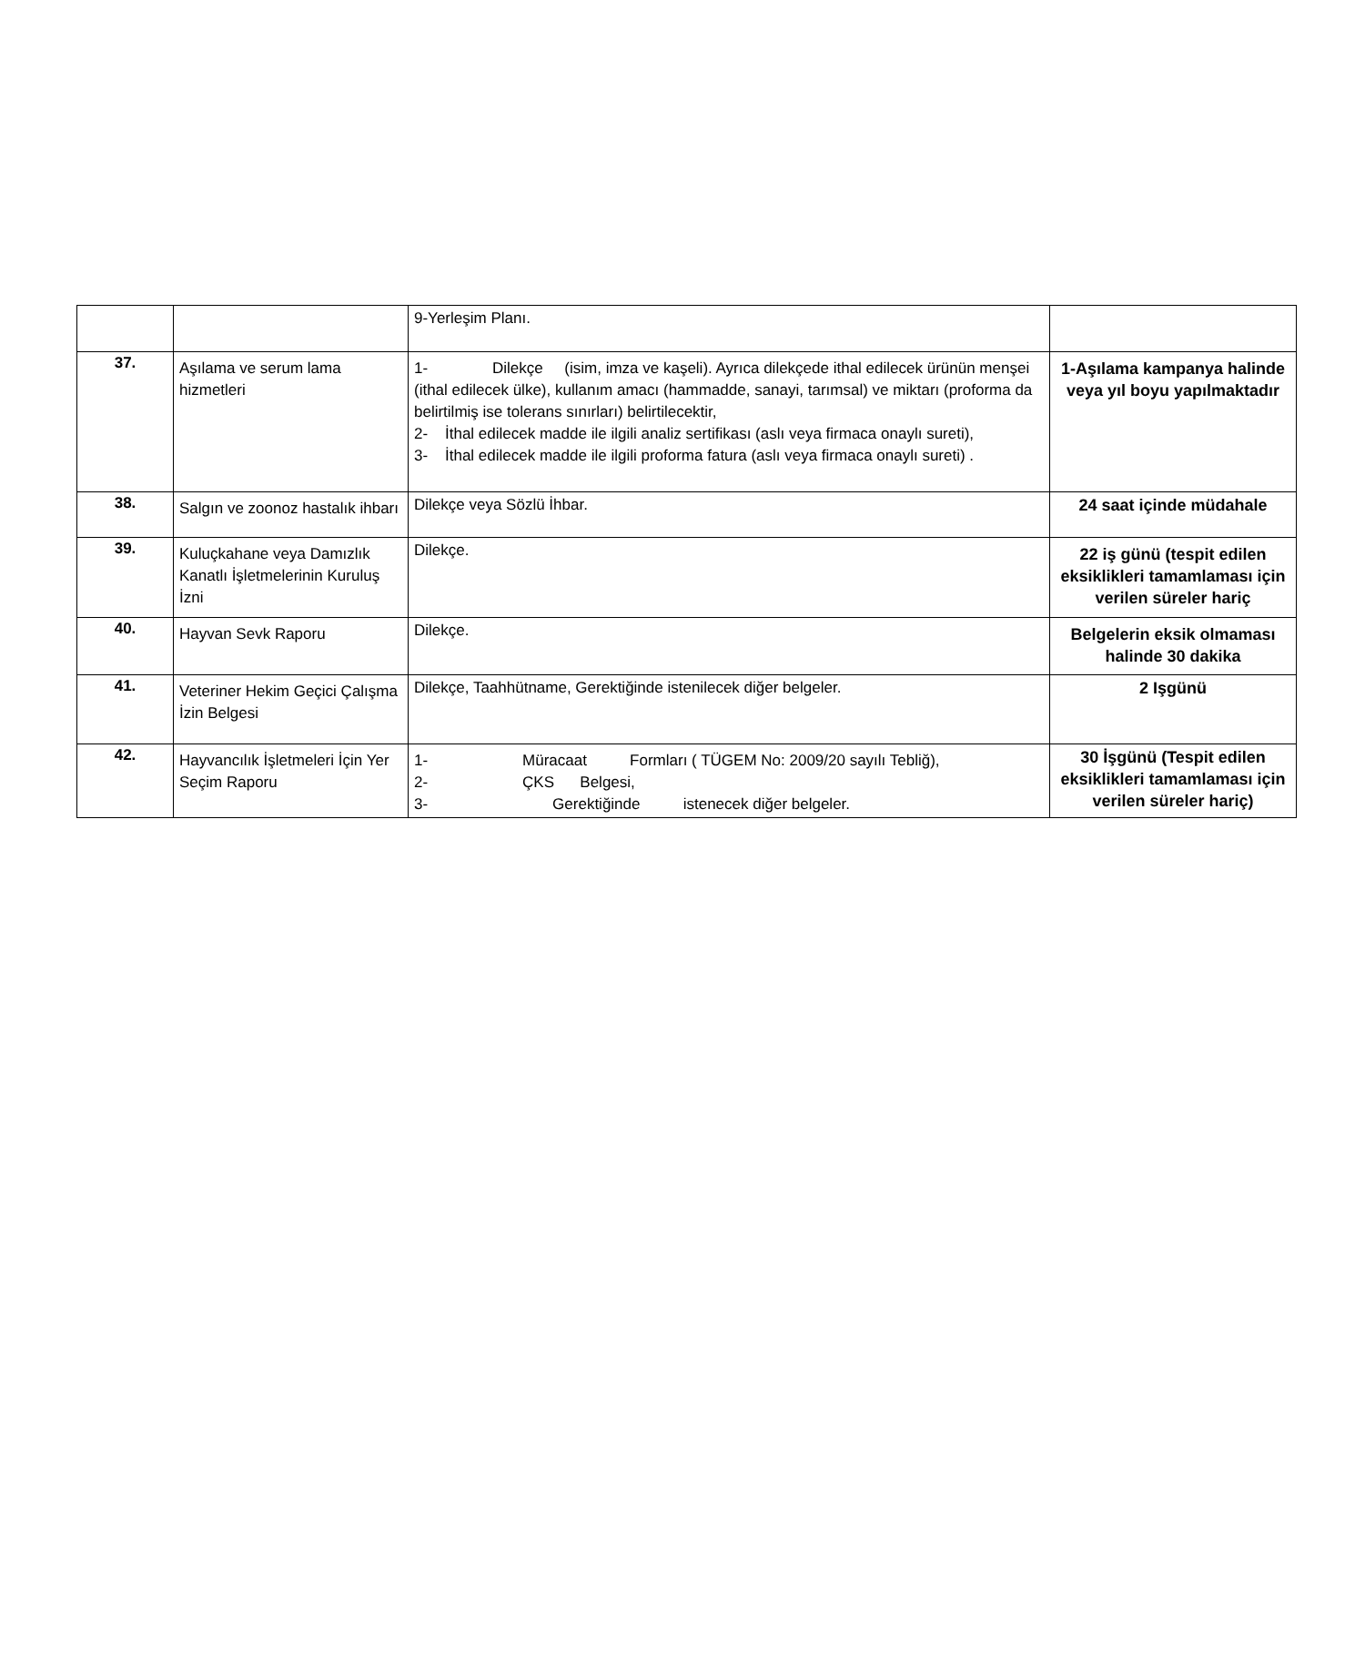| | | 9-Yerleşim Planı. | |
| 37. | Aşılama ve serum lama hizmetleri | 1- Dilekçe (isim, imza ve kaşeli). Ayrıca dilekçede ithal edilecek ürünün menşei (ithal edilecek ülke), kullanım amacı (hammadde, sanayi, tarımsal) ve miktarı (proforma da belirtilmiş ise tolerans sınırları) belirtilecektir, 2- İthal edilecek madde ile ilgili analiz sertifikası (aslı veya firmaca onaylı sureti), 3- İthal edilecek madde ile ilgili proforma fatura (aslı veya firmaca onaylı sureti) . | 1-Aşılama kampanya halinde veya yıl boyu yapılmaktadır |
| 38. | Salgın ve zoonoz hastalık ihbarı | Dilekçe veya Sözlü İhbar. | 24 saat içinde müdahale |
| 39. | Kuluçkahane veya Damızlık Kanatlı İşletmelerinin Kuruluş İzni | Dilekçe. | 22 iş günü (tespit edilen eksiklikleri tamamlaması için verilen süreler hariç |
| 40. | Hayvan Sevk Raporu | Dilekçe. | Belgelerin eksik olmaması halinde 30 dakika |
| 41. | Veteriner Hekim Geçici Çalışma İzin Belgesi | Dilekçe, Taahhütname, Gerektiğinde istenilecek diğer belgeler. | 2 Işgünü |
| 42. | Hayvancılık İşletmeleri İçin Yer Seçim Raporu | 1- Müracaat Formları ( TÜGEM No: 2009/20 sayılı Tebliğ), 2- ÇKS Belgesi, 3- Gerektiğinde istenecek diğer belgeler. | 30 İşgünü (Tespit edilen eksiklikleri tamamlaması için verilen süreler hariç) |